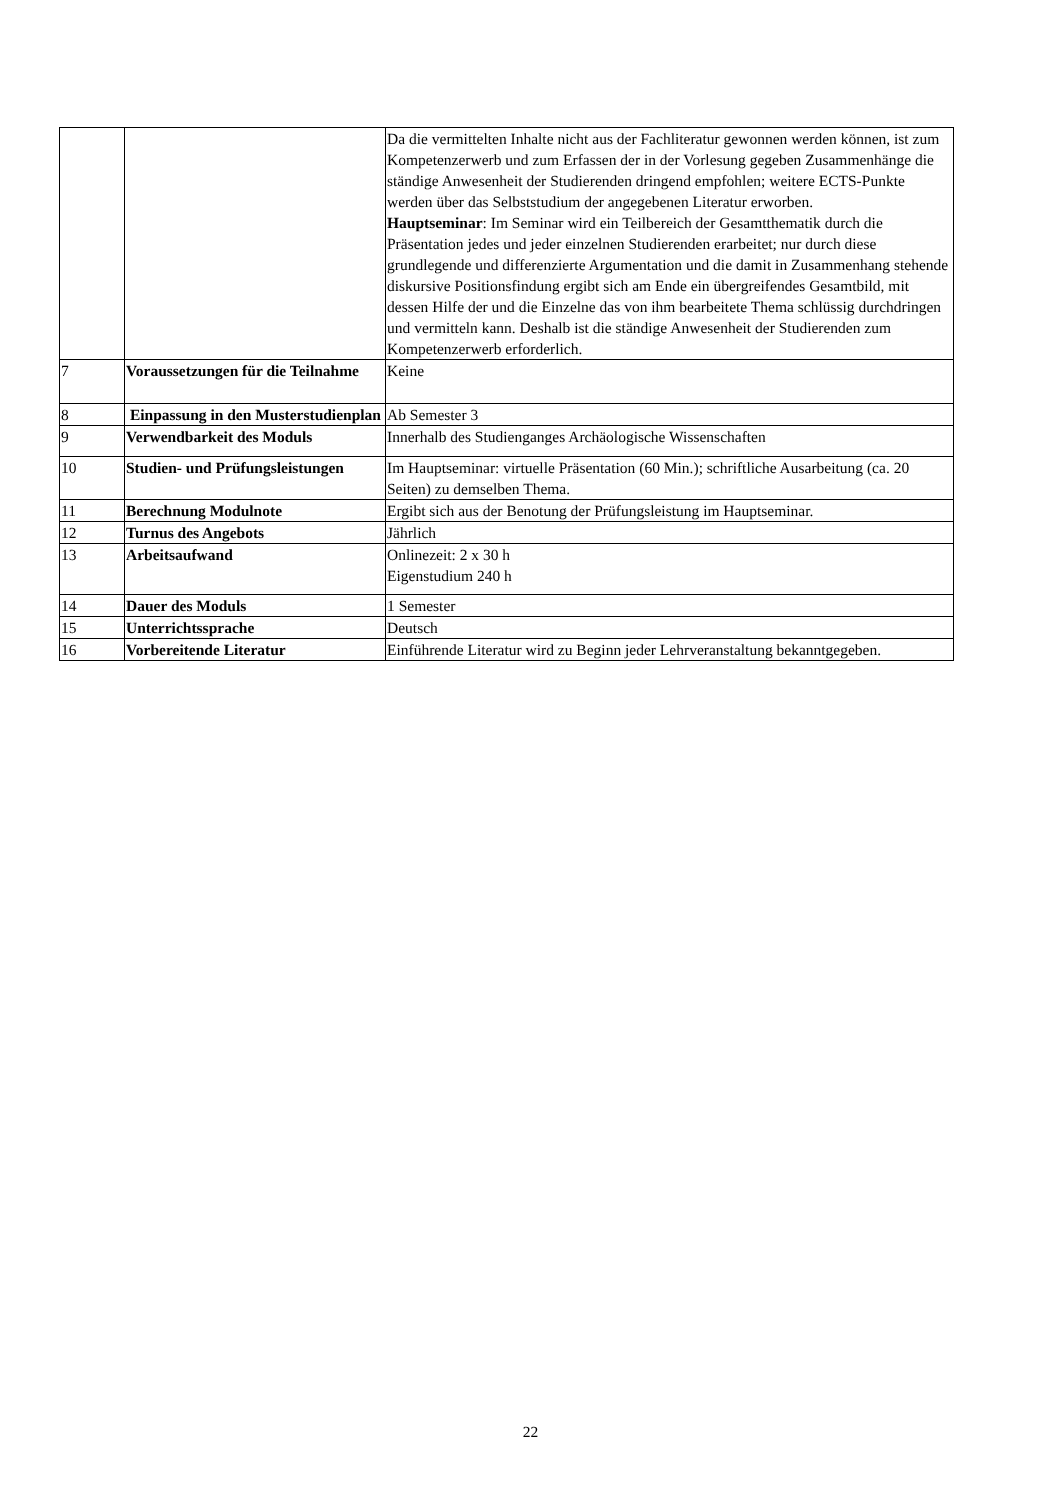| | | Da die vermittelten Inhalte nicht aus der Fachliteratur gewonnen werden können, ist zum Kompetenzerwerb und zum Erfassen der in der Vorlesung gegeben Zusammenhänge die ständige Anwesenheit der Studierenden dringend empfohlen; weitere ECTS-Punkte werden über das Selbststudium der angegebenen Literatur erworben. Hauptseminar : Im Seminar wird ein Teilbereich der Gesamtthematik durch die Präsentation jedes und jeder einzelnen Studierenden erarbeitet; nur durch diese grundlegende und differenzierte Argumentation und die damit in Zusammenhang stehende diskursive Positionsfindung ergibt sich am Ende ein übergreifendes Gesamtbild, mit dessen Hilfe der und die Einzelne das von ihm bearbeitete Thema schlüssig durchdringen und vermitteln kann. Deshalb ist die ständige Anwesenheit der Studierenden zum Kompetenzerwerb erforderlich. |
| 7 | Voraussetzungen für die Teilnahme | Keine |
| 8 | Einpassung in den Musterstudienplan | Ab Semester 3 |
| 9 | Verwendbarkeit des Moduls | Innerhalb des Studienganges Archäologische Wissenschaften |
| 10 | Studien- und Prüfungsleistungen | Im Hauptseminar: virtuelle Präsentation (60 Min.); schriftliche Ausarbeitung (ca. 20 Seiten) zu demselben Thema. |
| 11 | Berechnung Modulnote | Ergibt sich aus der Benotung der Prüfungsleistung im Hauptseminar. |
| 12 | Turnus des Angebots | Jährlich |
| 13 | Arbeitsaufwand | Onlinezeit: 2 x 30 h Eigenstudium 240 h |
| 14 | Dauer des Moduls | 1 Semester |
| 15 | Unterrichtssprache | Deutsch |
| 16 | Vorbereitende Literatur | Einführende Literatur wird zu Beginn jeder Lehrveranstaltung bekanntgegeben. |
22